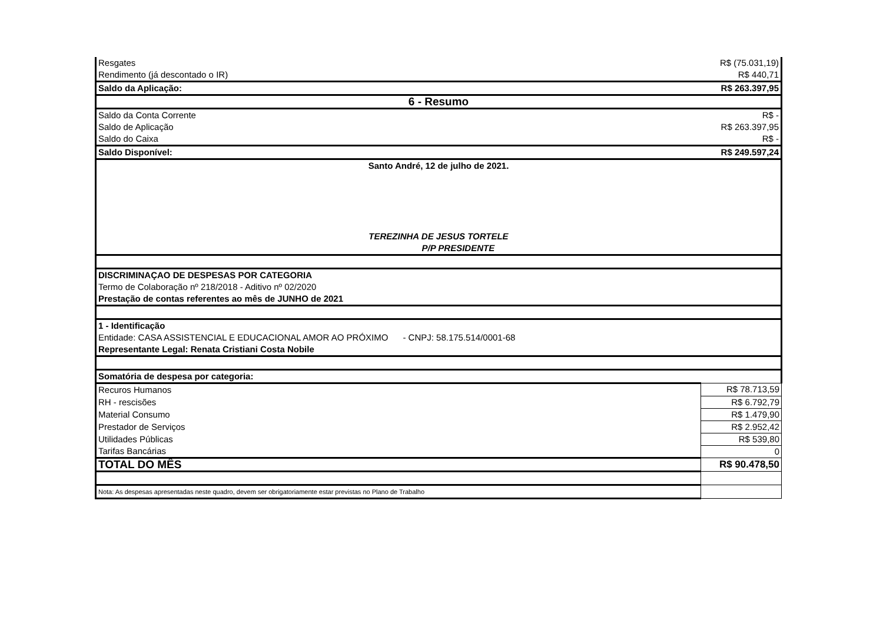| Resgates | R$ (75.031,19) |
| Rendimento (já descontado o IR) | R$ 440,71 |
| Saldo da Aplicação: | R$ 263.397,95 |
| 6 - Resumo | |
| Saldo da Conta Corrente | R$ - |
| Saldo de Aplicação | R$ 263.397,95 |
| Saldo do Caixa | R$ - |
| Saldo Disponível: | R$ 249.597,24 |
| Santo André, 12 de julho de 2021. TEREZINHA DE JESUS TORTELE P/P PRESIDENTE | |
| DISCRIMINAÇAO DE DESPESAS POR CATEGORIA | |
| Termo de Colaboração nº 218/2018 - Aditivo nº 02/2020 | |
| Prestação de contas referentes ao mês de JUNHO de 2021 | |
| 1 - Identificação | |
| Entidade: CASA ASSISTENCIAL E EDUCACIONAL AMOR AO PRÓXIMO - CNPJ: 58.175.514/0001-68 | |
| Representante Legal: Renata Cristiani Costa Nobile | |
| Somatória de despesa por categoria: | |
| Recuros Humanos | R$ 78.713,59 |
| RH - rescisões | R$ 6.792,79 |
| Material Consumo | R$ 1.479,90 |
| Prestador de Serviços | R$ 2.952,42 |
| Utilidades Públicas | R$ 539,80 |
| Tarifas Bancárias | 0 |
| TOTAL DO MÊS | R$ 90.478,50 |
| Nota: As despesas apresentadas neste quadro, devem ser obrigatoriamente estar previstas no Plano de Trabalho | |